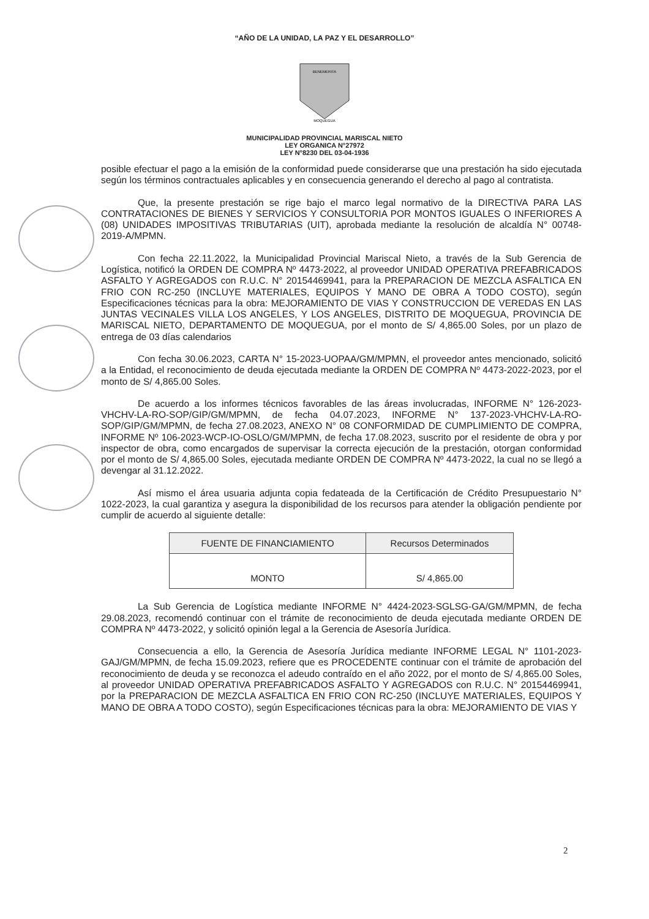“AÑO DE LA UNIDAD, LA PAZ Y EL DESARROLLO”
BENEMERITA
MOQUEGUA
MUNICIPALIDAD PROVINCIAL MARISCAL NIETO
LEY ORGANICA N°27972
LEY N°8230 DEL 03-04-1936
posible efectuar el pago a la emisión de la conformidad puede considerarse que una prestación ha sido ejecutada según los términos contractuales aplicables y en consecuencia generando el derecho al pago al contratista.
Que, la presente prestación se rige bajo el marco legal normativo de la DIRECTIVA PARA LAS CONTRATACIONES DE BIENES Y SERVICIOS Y CONSULTORIA POR MONTOS IGUALES O INFERIORES A (08) UNIDADES IMPOSITIVAS TRIBUTARIAS (UIT), aprobada mediante la resolución de alcaldía N° 00748-2019-A/MPMN.
Con fecha 22.11.2022, la Municipalidad Provincial Mariscal Nieto, a través de la Sub Gerencia de Logística, notificó la ORDEN DE COMPRA Nº 4473-2022, al proveedor UNIDAD OPERATIVA PREFABRICADOS ASFALTO Y AGREGADOS con R.U.C. N° 20154469941, para la PREPARACION DE MEZCLA ASFALTICA EN FRIO CON RC-250 (INCLUYE MATERIALES, EQUIPOS Y MANO DE OBRA A TODO COSTO), según Especificaciones técnicas para la obra: MEJORAMIENTO DE VIAS Y CONSTRUCCION DE VEREDAS EN LAS JUNTAS VECINALES VILLA LOS ANGELES, Y LOS ANGELES, DISTRITO DE MOQUEGUA, PROVINCIA DE MARISCAL NIETO, DEPARTAMENTO DE MOQUEGUA, por el monto de S/ 4,865.00 Soles, por un plazo de entrega de 03 días calendarios
Con fecha 30.06.2023, CARTA N° 15-2023-UOPAA/GM/MPMN, el proveedor antes mencionado, solicitó a la Entidad, el reconocimiento de deuda ejecutada mediante la ORDEN DE COMPRA Nº 4473-2022-2023, por el monto de S/ 4,865.00 Soles.
De acuerdo a los informes técnicos favorables de las áreas involucradas, INFORME N° 126-2023-VHCHV-LA-RO-SOP/GIP/GM/MPMN, de fecha 04.07.2023, INFORME N° 137-2023-VHCHV-LA-RO-SOP/GIP/GM/MPMN, de fecha 27.08.2023, ANEXO N° 08 CONFORMIDAD DE CUMPLIMIENTO DE COMPRA, INFORME Nº 106-2023-WCP-IO-OSLO/GM/MPMN, de fecha 17.08.2023, suscrito por el residente de obra y por inspector de obra, como encargados de supervisar la correcta ejecución de la prestación, otorgan conformidad por el monto de S/ 4,865.00 Soles, ejecutada mediante ORDEN DE COMPRA Nº 4473-2022, la cual no se llegó a devengar al 31.12.2022.
Así mismo el área usuaria adjunta copia fedateada de la Certificación de Crédito Presupuestario N° 1022-2023, la cual garantiza y asegura la disponibilidad de los recursos para atender la obligación pendiente por cumplir de acuerdo al siguiente detalle:
| FUENTE DE FINANCIAMIENTO | Recursos Determinados |
| --- | --- |
| MONTO | S/ 4,865.00 |
La Sub Gerencia de Logística mediante INFORME N° 4424-2023-SGLSG-GA/GM/MPMN, de fecha 29.08.2023, recomendó continuar con el trámite de reconocimiento de deuda ejecutada mediante ORDEN DE COMPRA Nº 4473-2022, y solicitó opinión legal a la Gerencia de Asesoría Jurídica.
Consecuencia a ello, la Gerencia de Asesoría Jurídica mediante INFORME LEGAL N° 1101-2023-GAJ/GM/MPMN, de fecha 15.09.2023, refiere que es PROCEDENTE continuar con el trámite de aprobación del reconocimiento de deuda y se reconozca el adeudo contraído en el año 2022, por el monto de S/ 4,865.00 Soles, al proveedor UNIDAD OPERATIVA PREFABRICADOS ASFALTO Y AGREGADOS con R.U.C. N° 20154469941, por la PREPARACION DE MEZCLA ASFALTICA EN FRIO CON RC-250 (INCLUYE MATERIALES, EQUIPOS Y MANO DE OBRA A TODO COSTO), según Especificaciones técnicas para la obra: MEJORAMIENTO DE VIAS Y
2